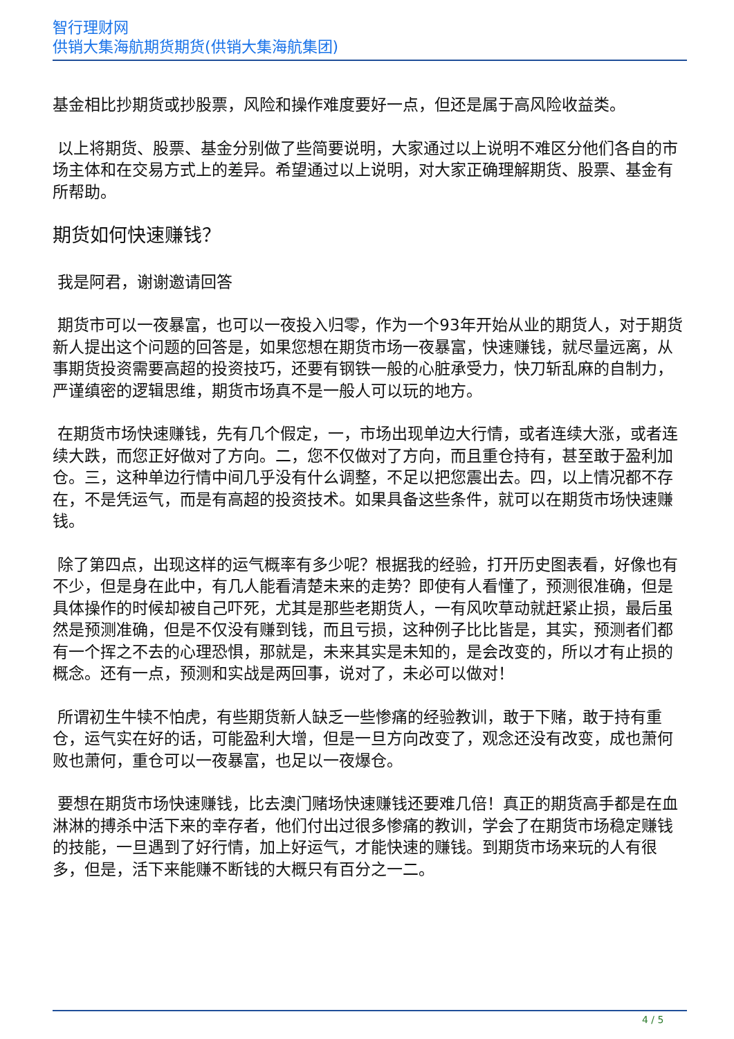智行理财网
供销大集海航期货期货(供销大集海航集团)
基金相比抄期货或抄股票，风险和操作难度要好一点，但还是属于高风险收益类。
以上将期货、股票、基金分别做了些简要说明，大家通过以上说明不难区分他们各自的市场主体和在交易方式上的差异。希望通过以上说明，对大家正确理解期货、股票、基金有所帮助。
期货如何快速赚钱？
我是阿君，谢谢邀请回答
期货市可以一夜暴富，也可以一夜投入归零，作为一个93年开始从业的期货人，对于期货新人提出这个问题的回答是，如果您想在期货市场一夜暴富，快速赚钱，就尽量远离，从事期货投资需要高超的投资技巧，还要有钢铁一般的心脏承受力，快刀斩乱麻的自制力，严谨缜密的逻辑思维，期货市场真不是一般人可以玩的地方。
在期货市场快速赚钱，先有几个假定，一，市场出现单边大行情，或者连续大涨，或者连续大跌，而您正好做对了方向。二，您不仅做对了方向，而且重仓持有，甚至敢于盈利加仓。三，这种单边行情中间几乎没有什么调整，不足以把您震出去。四，以上情况都不存在，不是凭运气，而是有高超的投资技术。如果具备这些条件，就可以在期货市场快速赚钱。
除了第四点，出现这样的运气概率有多少呢？根据我的经验，打开历史图表看，好像也有不少，但是身在此中，有几人能看清楚未来的走势？即使有人看懂了，预测很准确，但是具体操作的时候却被自己吓死，尤其是那些老期货人，一有风吹草动就赶紧止损，最后虽然是预测准确，但是不仅没有赚到钱，而且亏损，这种例子比比皆是，其实，预测者们都有一个挥之不去的心理恐惧，那就是，未来其实是未知的，是会改变的，所以才有止损的概念。还有一点，预测和实战是两回事，说对了，未必可以做对！
所谓初生牛犊不怕虎，有些期货新人缺乏一些惨痛的经验教训，敢于下赌，敢于持有重仓，运气实在好的话，可能盈利大增，但是一旦方向改变了，观念还没有改变，成也萧何败也萧何，重仓可以一夜暴富，也足以一夜爆仓。
要想在期货市场快速赚钱，比去澳门赌场快速赚钱还要难几倍！真正的期货高手都是在血淋淋的搏杀中活下来的幸存者，他们付出过很多惨痛的教训，学会了在期货市场稳定赚钱的技能，一旦遇到了好行情，加上好运气，才能快速的赚钱。到期货市场来玩的人有很多，但是，活下来能赚不断钱的大概只有百分之一二。
4 / 5